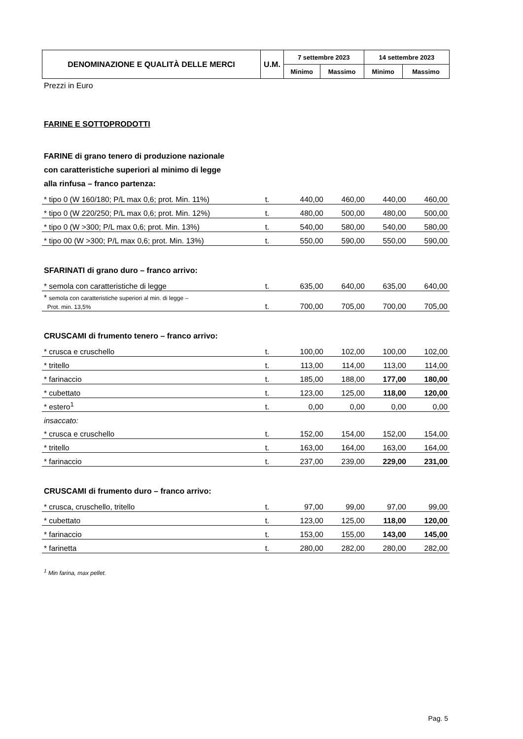| DENOMINAZIONE E QUALITÀ DELLE MERCI | U.M. | 7 settembre 2023 | | 14 settembre 2023 | |
| | | Minimo | Massimo | Minimo | Massimo |
Prezzi in Euro
FARINE E SOTTOPRODOTTI
FARINE di grano tenero di produzione nazionale
con caratteristiche superiori al minimo di legge
alla rinfusa – franco partenza:
| * tipo 0 (W 160/180; P/L max 0,6; prot. Min. 11%) | t. | 440,00 | 460,00 | 440,00 | 460,00 |
| * tipo 0 (W 220/250; P/L max 0,6; prot. Min. 12%) | t. | 480,00 | 500,00 | 480,00 | 500,00 |
| * tipo 0 (W >300; P/L max 0,6; prot. Min. 13%) | t. | 540,00 | 580,00 | 540,00 | 580,00 |
| * tipo 00 (W >300; P/L max 0,6; prot. Min. 13%) | t. | 550,00 | 590,00 | 550,00 | 590,00 |
SFARINATI di grano duro – franco arrivo:
| * semola con caratteristiche di legge | t. | 635,00 | 640,00 | 635,00 | 640,00 |
| * semola con caratteristiche superiori al min. di legge – Prot. min. 13,5% | t. | 700,00 | 705,00 | 700,00 | 705,00 |
CRUSCAMI di frumento tenero – franco arrivo:
| * crusca e cruschello | t. | 100,00 | 102,00 | 100,00 | 102,00 |
| * tritello | t. | 113,00 | 114,00 | 113,00 | 114,00 |
| * farinaccio | t. | 185,00 | 188,00 | 177,00 | 180,00 |
| * cubettato | t. | 123,00 | 125,00 | 118,00 | 120,00 |
| * estero<sup>1</sup> | t. | 0,00 | 0,00 | 0,00 | 0,00 |
| insaccato: | | | | | |
| * crusca e cruschello | t. | 152,00 | 154,00 | 152,00 | 154,00 |
| * tritello | t. | 163,00 | 164,00 | 163,00 | 164,00 |
| * farinaccio | t. | 237,00 | 239,00 | 229,00 | 231,00 |
CRUSCAMI di frumento duro – franco arrivo:
| * crusca, cruschello, tritello | t. | 97,00 | 99,00 | 97,00 | 99,00 |
| * cubettato | t. | 123,00 | 125,00 | 118,00 | 120,00 |
| * farinaccio | t. | 153,00 | 155,00 | 143,00 | 145,00 |
| * farinetta | t. | 280,00 | 282,00 | 280,00 | 282,00 |
<sup>1</sup> Min farina, max pellet.
Pag. 5